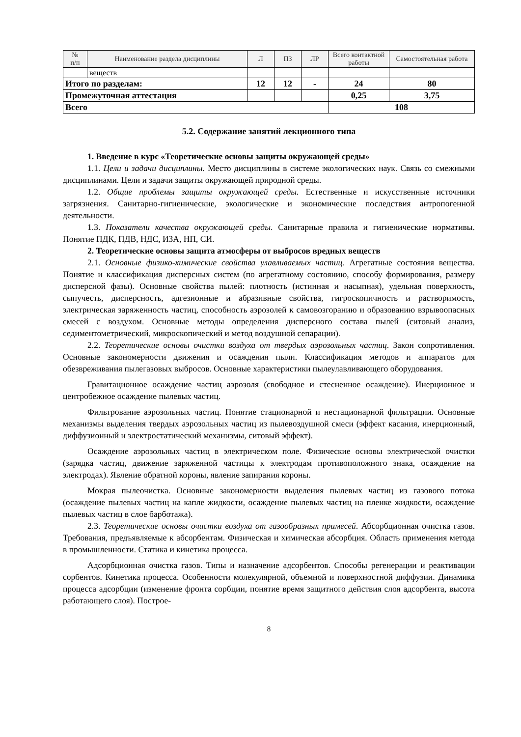| № п/п | Наименование раздела дисциплины | Л | ПЗ | ЛР | Всего контактной работы | Самостоятельная работа |
| --- | --- | --- | --- | --- | --- | --- |
| | веществ | | | | | |
| Итого по разделам: | | 12 | 12 | - | 24 | 80 |
| Промежуточная аттестация | | | | | 0,25 | 3,75 |
| Всего | | | | | 108 | |
5.2. Содержание занятий лекционного типа
1. Введение в курс «Теоретические основы защиты окружающей среды»
1.1. Цели и задачи дисциплины. Место дисциплины в системе экологических наук. Связь со смежными дисциплинами. Цели и задачи защиты окружающей природной среды.
1.2. Общие проблемы защиты окружающей среды. Естественные и искусственные источники загрязнения. Санитарно-гигиенические, экологические и экономические последствия антропогенной деятельности.
1.3. Показатели качества окружающей среды. Санитарные правила и гигиенические нормативы. Понятие ПДК, ПДВ, НДС, ИЗА, НП, СИ.
2. Теоретические основы защита атмосферы от выбросов вредных веществ
2.1. Основные физико-химические свойства улавливаемых частиц. Агрегатные состояния вещества. Понятие и классификация дисперсных систем (по агрегатному состоянию, способу формирования, размеру дисперсной фазы). Основные свойства пылей: плотность (истинная и насыпная), удельная поверхность, сыпучесть, дисперсность, адгезионные и абразивные свойства, гигроскопичность и растворимость, электрическая заряженность частиц, способность аэрозолей к самовозгоранию и образованию взрывоопасных смесей с воздухом. Основные методы определения дисперсного состава пылей (ситовый анализ, седиментометрический, микроскопический и метод воздушной сепарации).
2.2. Теоретические основы очистки воздуха от твердых аэрозольных частиц. Закон сопротивления. Основные закономерности движения и осаждения пыли. Классификация методов и аппаратов для обезвреживания пылегазовых выбросов. Основные характеристики пылеулавливающего оборудования.
Гравитационное осаждение частиц аэрозоля (свободное и стесненное осаждение). Инерционное и центробежное осаждение пылевых частиц.
Фильтрование аэрозольных частиц. Понятие стационарной и нестационарной фильтрации. Основные механизмы выделения твердых аэрозольных частиц из пылевоздушной смеси (эффект касания, инерционный, диффузионный и электростатический механизмы, ситовый эффект).
Осаждение аэрозольных частиц в электрическом поле. Физические основы электрической очистки (зарядка частиц, движение заряженной частицы к электродам противоположного знака, осаждение на электродах). Явление обратной короны, явление запирания короны.
Мокрая пылеочистка. Основные закономерности выделения пылевых частиц из газового потока (осаждение пылевых частиц на капле жидкости, осаждение пылевых частиц на пленке жидкости, осаждение пылевых частиц в слое барботажа).
2.3. Теоретические основы очистки воздуха от газообразных примесей. Абсорбционная очистка газов. Требования, предъявляемые к абсорбентам. Физическая и химическая абсорбция. Область применения метода в промышленности. Статика и кинетика процесса.
Адсорбционная очистка газов. Типы и назначение адсорбентов. Способы регенерации и реактивации сорбентов. Кинетика процесса. Особенности молекулярной, объемной и поверхностной диффузии. Динамика процесса адсорбции (изменение фронта сорбции, понятие время защитного действия слоя адсорбента, высота работающего слоя). Построе-
8